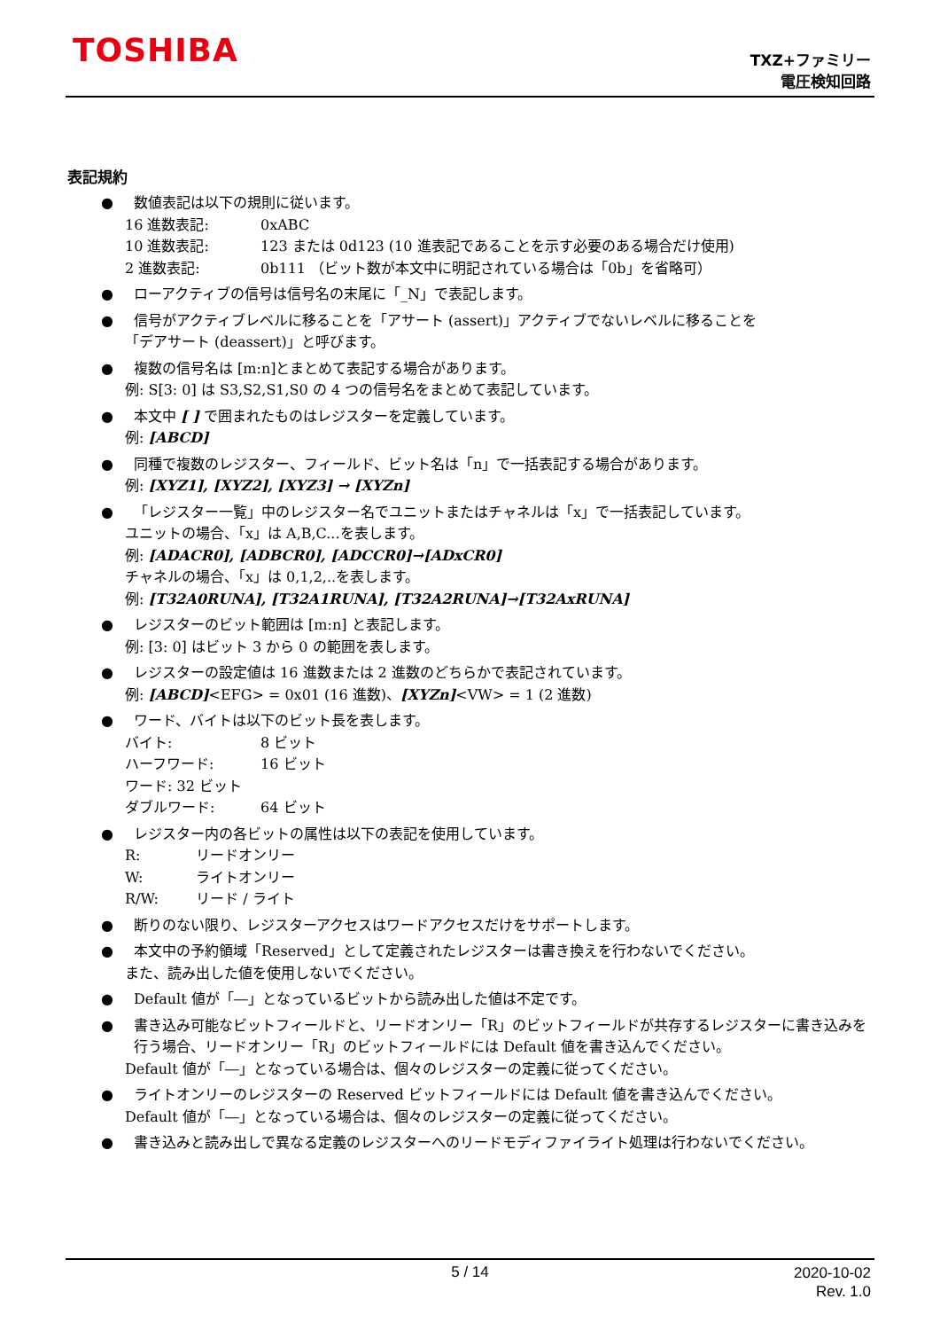TOSHIBA
TXZ+ファミリー
電圧検知回路
表記規約
● 数値表記は以下の規則に従います。
16 進数表記: 0xABC
10 進数表記: 123 または 0d123 (10 進表記であることを示す必要のある場合だけ使用)
2 進数表記: 0b111 （ビット数が本文中に明記されている場合は「0b」を省略可）
● ローアクティブの信号は信号名の末尾に「_N」で表記します。
● 信号がアクティブレベルに移ることを「アサート (assert)」アクティブでないレベルに移ることを
「デアサート (deassert)」と呼びます。
● 複数の信号名は [m:n]とまとめて表記する場合があります。
例: S[3: 0] は S3,S2,S1,S0 の 4 つの信号名をまとめて表記しています。
● 本文中 [ ] で囲まれたものはレジスターを定義しています。
例: [ABCD]
● 同種で複数のレジスター、フィールド、ビット名は「n」で一括表記する場合があります。
例: [XYZ1], [XYZ2], [XYZ3] → [XYZn]
● 「レジスター一覧」中のレジスター名でユニットまたはチャネルは「x」で一括表記しています。
ユニットの場合、「x」は A,B,C...を表します。
例: [ADACR0], [ADBCR0], [ADCCR0]→[ADxCR0]
チャネルの場合、「x」は 0,1,2,..を表します。
例: [T32A0RUNA], [T32A1RUNA], [T32A2RUNA]→[T32AxRUNA]
● レジスターのビット範囲は [m:n] と表記します。
例: [3: 0] はビット 3 から 0 の範囲を表します。
● レジスターの設定値は 16 進数または 2 進数のどちらかで表記されています。
例: [ABCD]<EFG> = 0x01 (16 進数)、[XYZn]<VW> = 1 (2 進数)
● ワード、バイトは以下のビット長を表します。
バイト: 8 ビット
ハーフワード: 16 ビット
ワード: 32 ビット
ダブルワード: 64 ビット
● レジスター内の各ビットの属性は以下の表記を使用しています。
R: リードオンリー
W: ライトオンリー
R/W: リード / ライト
● 断りのない限り、レジスターアクセスはワードアクセスだけをサポートします。
● 本文中の予約領域「Reserved」として定義されたレジスターは書き換えを行わないでください。
また、読み出した値を使用しないでください。
● Default 値が「―」となっているビットから読み出した値は不定です。
● 書き込み可能なビットフィールドと、リードオンリー「R」のビットフィールドが共存するレジスターに書き込みを行う場合、リードオンリー「R」のビットフィールドには Default 値を書き込んでください。
Default 値が「―」となっている場合は、個々のレジスターの定義に従ってください。
● ライトオンリーのレジスターの Reserved ビットフィールドには Default 値を書き込んでください。
Default 値が「―」となっている場合は、個々のレジスターの定義に従ってください。
● 書き込みと読み出しで異なる定義のレジスターへのリードモディファイライト処理は行わないでください。
5 / 14
2020-10-02
Rev. 1.0